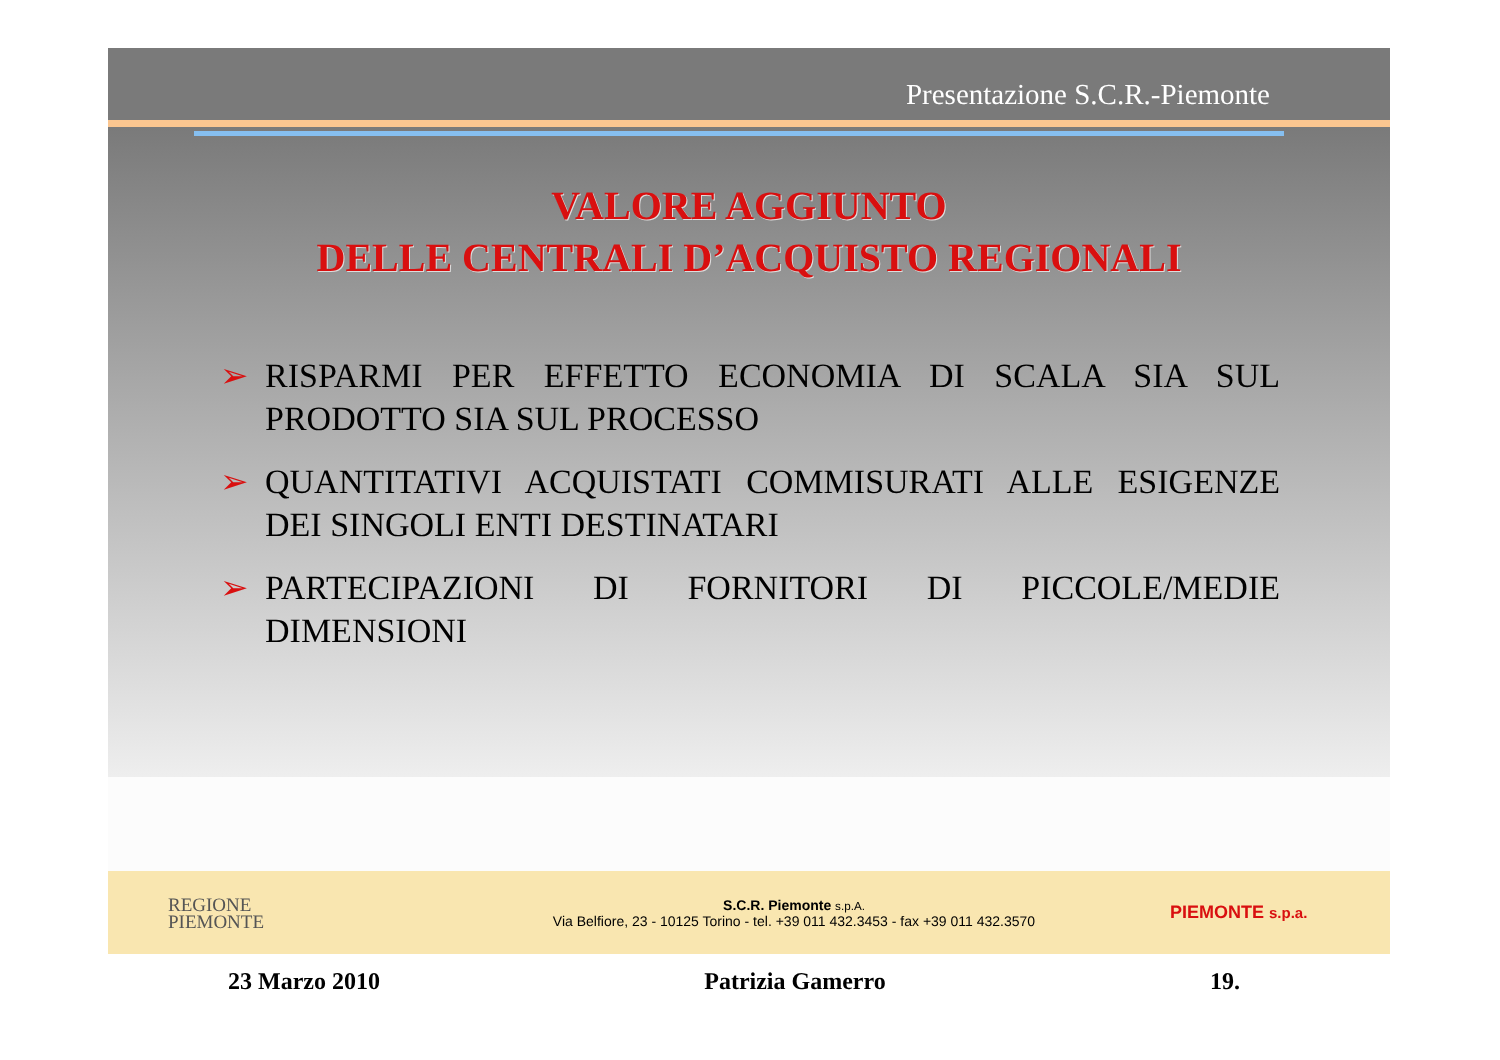Presentazione S.C.R.-Piemonte
VALORE AGGIUNTO
DELLE CENTRALI D’ACQUISTO REGIONALI
➢ RISPARMI PER EFFETTO ECONOMIA DI SCALA SIA SUL PRODOTTO SIA SUL PROCESSO
➢ QUANTITATIVI ACQUISTATI COMMISURATI ALLE ESIGENZE DEI SINGOLI ENTI DESTINATARI
➢ PARTECIPAZIONI DI FORNITORI DI PICCOLE/MEDIE DIMENSIONI
REGIONE
PIEMONTE
S.C.R. Piemonte s.p.A.
Via Belfiore, 23 - 10125 Torino - tel. +39 011 432.3453 - fax +39 011 432.3570
PIEMONTE s.p.a.
23 Marzo 2010 Patrizia Gamerro 19.